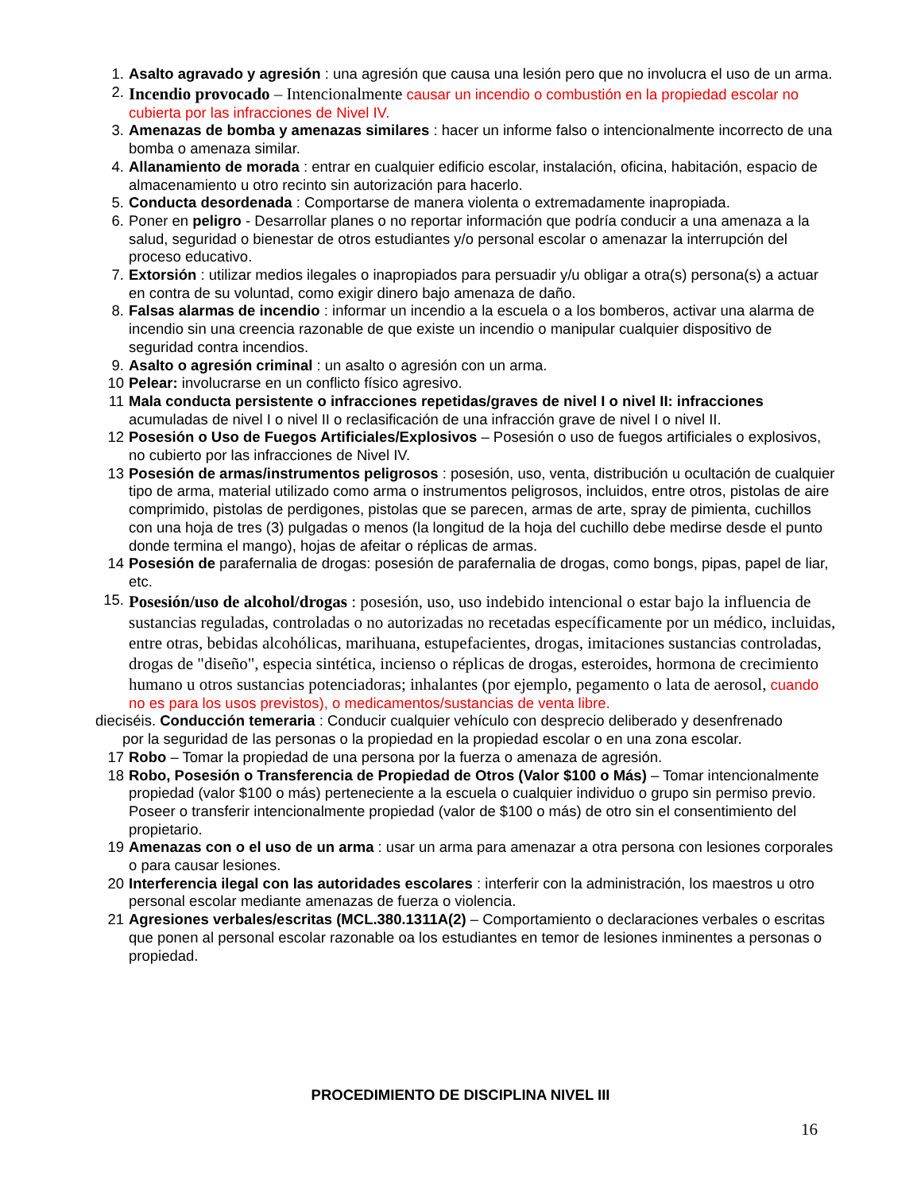1. Asalto agravado y agresión : una agresión que causa una lesión pero que no involucra el uso de un arma.
2. Incendio provocado – Intencionalmente causar un incendio o combustión en la propiedad escolar no cubierta por las infracciones de Nivel IV.
3. Amenazas de bomba y amenazas similares : hacer un informe falso o intencionalmente incorrecto de una bomba o amenaza similar.
4. Allanamiento de morada : entrar en cualquier edificio escolar, instalación, oficina, habitación, espacio de almacenamiento u otro recinto sin autorización para hacerlo.
5. Conducta desordenada : Comportarse de manera violenta o extremadamente inapropiada.
6. Poner en peligro - Desarrollar planes o no reportar información que podría conducir a una amenaza a la salud, seguridad o bienestar de otros estudiantes y/o personal escolar o amenazar la interrupción del proceso educativo.
7. Extorsión : utilizar medios ilegales o inapropiados para persuadir y/u obligar a otra(s) persona(s) a actuar en contra de su voluntad, como exigir dinero bajo amenaza de daño.
8. Falsas alarmas de incendio : informar un incendio a la escuela o a los bomberos, activar una alarma de incendio sin una creencia razonable de que existe un incendio o manipular cualquier dispositivo de seguridad contra incendios.
9. Asalto o agresión criminal : un asalto o agresión con un arma.
10 Pelear: involucrarse en un conflicto físico agresivo.
11 Mala conducta persistente o infracciones repetidas/graves de nivel I o nivel II: infracciones acumuladas de nivel I o nivel II o reclasificación de una infracción grave de nivel I o nivel II.
12 Posesión o Uso de Fuegos Artificiales/Explosivos – Posesión o uso de fuegos artificiales o explosivos, no cubierto por las infracciones de Nivel IV.
13 Posesión de armas/instrumentos peligrosos : posesión, uso, venta, distribución u ocultación de cualquier tipo de arma, material utilizado como arma o instrumentos peligrosos, incluidos, entre otros, pistolas de aire comprimido, pistolas de perdigones, pistolas que se parecen, armas de arte, spray de pimienta, cuchillos con una hoja de tres (3) pulgadas o menos (la longitud de la hoja del cuchillo debe medirse desde el punto donde termina el mango), hojas de afeitar o réplicas de armas.
14 Posesión de parafernalia de drogas: posesión de parafernalia de drogas, como bongs, pipas, papel de liar, etc.
15. Posesión/uso de alcohol/drogas : posesión, uso, uso indebido intencional o estar bajo la influencia de sustancias reguladas, controladas o no autorizadas no recetadas específicamente por un médico, incluidas, entre otras, bebidas alcohólicas, marihuana, estupefacientes, drogas, imitaciones sustancias controladas, drogas de "diseño", especia sintética, incienso o réplicas de drogas, esteroides, hormona de crecimiento humano u otros sustancias potenciadoras; inhalantes (por ejemplo, pegamento o lata de aerosol, cuando no es para los usos previstos), o medicamentos/sustancias de venta libre.
dieciséis. Conducción temeraria : Conducir cualquier vehículo con desprecio deliberado y desenfrenado
por la seguridad de las personas o la propiedad en la propiedad escolar o en una zona escolar.
17 Robo – Tomar la propiedad de una persona por la fuerza o amenaza de agresión.
18 Robo, Posesión o Transferencia de Propiedad de Otros (Valor $100 o Más) – Tomar intencionalmente propiedad (valor $100 o más) perteneciente a la escuela o cualquier individuo o grupo sin permiso previo. Poseer o transferir intencionalmente propiedad (valor de $100 o más) de otro sin el consentimiento del propietario.
19 Amenazas con o el uso de un arma : usar un arma para amenazar a otra persona con lesiones corporales o para causar lesiones.
20 Interferencia ilegal con las autoridades escolares : interferir con la administración, los maestros u otro personal escolar mediante amenazas de fuerza o violencia.
21 Agresiones verbales/escritas (MCL.380.1311A(2) – Comportamiento o declaraciones verbales o escritas que ponen al personal escolar razonable oa los estudiantes en temor de lesiones inminentes a personas o propiedad.
PROCEDIMIENTO DE DISCIPLINA NIVEL III
16